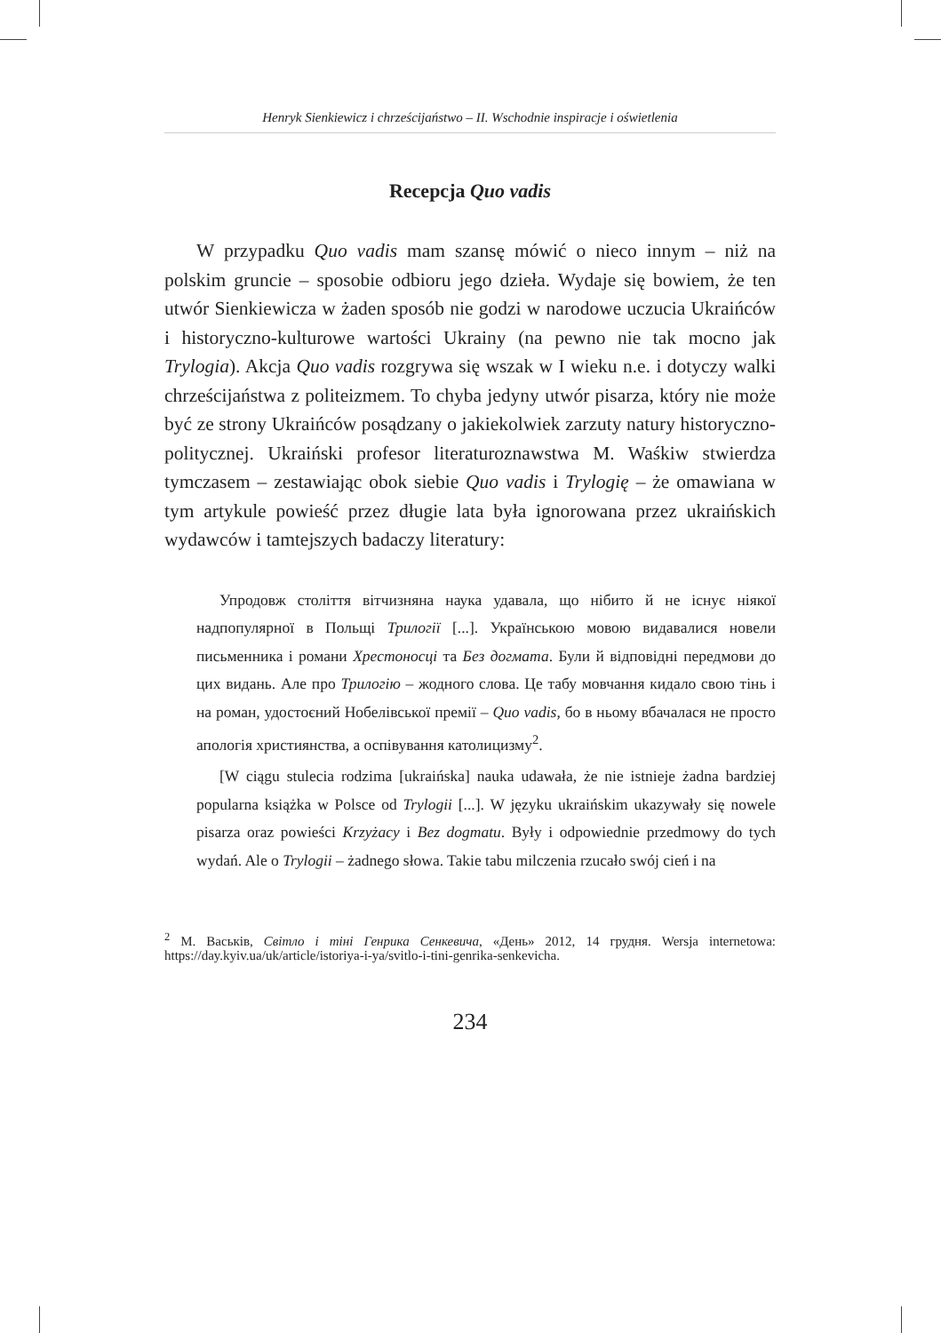Henryk Sienkiewicz i chrześcijaństwo – II. Wschodnie inspiracje i oświetlenia
Recepcja Quo vadis
W przypadku Quo vadis mam szansę mówić o nieco innym – niż na polskim gruncie – sposobie odbioru jego dzieła. Wydaje się bowiem, że ten utwór Sienkiewicza w żaden sposób nie godzi w narodowe uczucia Ukraińców i historyczno-kulturowe wartości Ukrainy (na pewno nie tak mocno jak Trylogia). Akcja Quo vadis rozgrywa się wszak w I wieku n.e. i dotyczy walki chrześcijaństwa z politeizmem. To chyba jedyny utwór pisarza, który nie może być ze strony Ukraińców posądzany o jakiekolwiek zarzuty natury historyczno-politycznej. Ukraiński profesor literaturoznawstwa M. Waśkiw stwierdza tymczasem – zestawiając obok siebie Quo vadis i Trylogię – że omawiana w tym artykule powieść przez długie lata była ignorowana przez ukraińskich wydawców i tamtejszych badaczy literatury:
Упродовж століття вітчизняна наука удавала, що нібито й не існує ніякої надпопулярної в Польщі Трилогії [...]. Українською мовою видавалися новели письменника і романи Хрестоносці та Без догмата. Були й відповідні передмови до цих видань. Але про Трилогію – жодного слова. Це табу мовчання кидало свою тінь і на роман, удостоєний Нобелівської премії – Quo vadis, бо в ньому вбачалася не просто апологія християнства, а оспівування католицизму<sup>2</sup>.
[W ciągu stulecia rodzima [ukraińska] nauka udawała, że nie istnieje żadna bardziej popularna książka w Polsce od Trylogii [...]. W języku ukraińskim ukazywały się nowele pisarza oraz powieści Krzyżacy i Bez dogmatu. Były i odpowiednie przedmowy do tych wydań. Ale o Trylogii – żadnego słowa. Takie tabu milczenia rzucało swój cień i na
<sup>2</sup> М. Васьків, Світло і тіні Генрика Сенкевича, «День» 2012, 14 грудня. Wersja internetowa: https://day.kyiv.ua/uk/article/istoriya-i-ya/svitlo-i-tini-genrika-senkevicha.
234